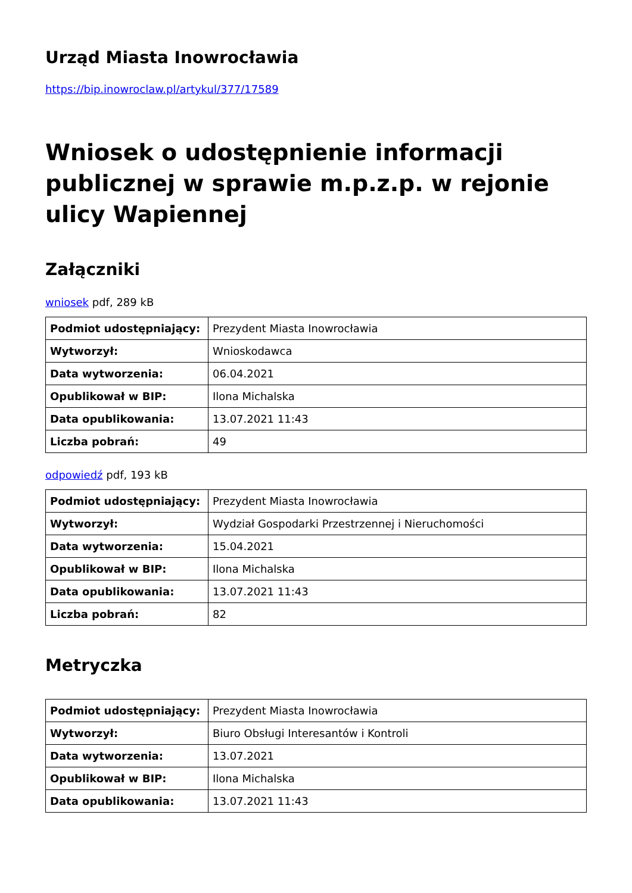Urząd Miasta Inowrocławia
https://bip.inowroclaw.pl/artykul/377/17589
Wniosek o udostępnienie informacji publicznej w sprawie m.p.z.p. w rejonie ulicy Wapiennej
Załączniki
wniosek pdf, 289 kB
| Podmiot udostępniający: | Prezydent Miasta Inowrocławia |
| Wytworzył: | Wnioskodawca |
| Data wytworzenia: | 06.04.2021 |
| Opublikował w BIP: | Ilona Michalska |
| Data opublikowania: | 13.07.2021 11:43 |
| Liczba pobrań: | 49 |
odpowiedź pdf, 193 kB
| Podmiot udostępniający: | Prezydent Miasta Inowrocławia |
| Wytworzył: | Wydział Gospodarki Przestrzennej i Nieruchomości |
| Data wytworzenia: | 15.04.2021 |
| Opublikował w BIP: | Ilona Michalska |
| Data opublikowania: | 13.07.2021 11:43 |
| Liczba pobrań: | 82 |
Metryczka
| Podmiot udostępniający: | Prezydent Miasta Inowrocławia |
| Wytworzył: | Biuro Obsługi Interesantów i Kontroli |
| Data wytworzenia: | 13.07.2021 |
| Opublikował w BIP: | Ilona Michalska |
| Data opublikowania: | 13.07.2021 11:43 |